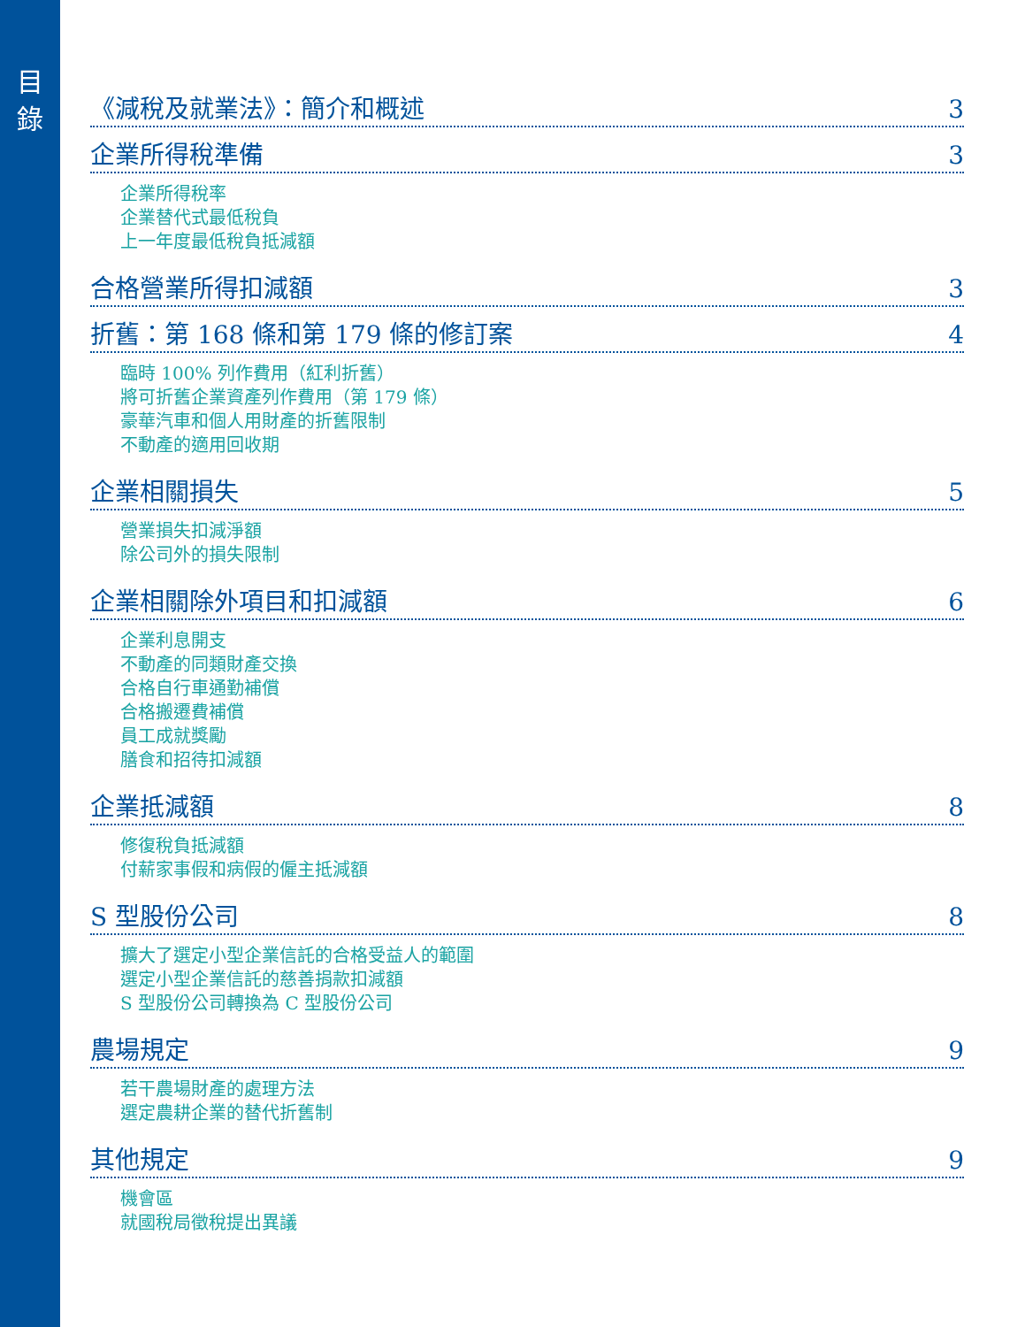目
錄
《減稅及就業法》：簡介和概述 3
企業所得稅準備 3
企業所得稅率
企業替代式最低稅負
上一年度最低稅負抵減額
合格營業所得扣減額 3
折舊：第 168 條和第 179 條的修訂案 4
臨時 100% 列作費用（紅利折舊）
將可折舊企業資產列作費用（第 179 條）
豪華汽車和個人用財產的折舊限制
不動產的適用回收期
企業相關損失 5
營業損失扣減淨額
除公司外的損失限制
企業相關除外項目和扣減額 6
企業利息開支
不動產的同類財產交換
合格自行車通勤補償
合格搬遷費補償
員工成就獎勵
膳食和招待扣減額
企業抵減額 8
修復稅負抵減額
付薪家事假和病假的僱主抵減額
S 型股份公司 8
擴大了選定小型企業信託的合格受益人的範圍
選定小型企業信託的慈善捐款扣減額
S 型股份公司轉換為 C 型股份公司
農場規定 9
若干農場財產的處理方法
選定農耕企業的替代折舊制
其他規定 9
機會區
就國稅局徵稅提出異議